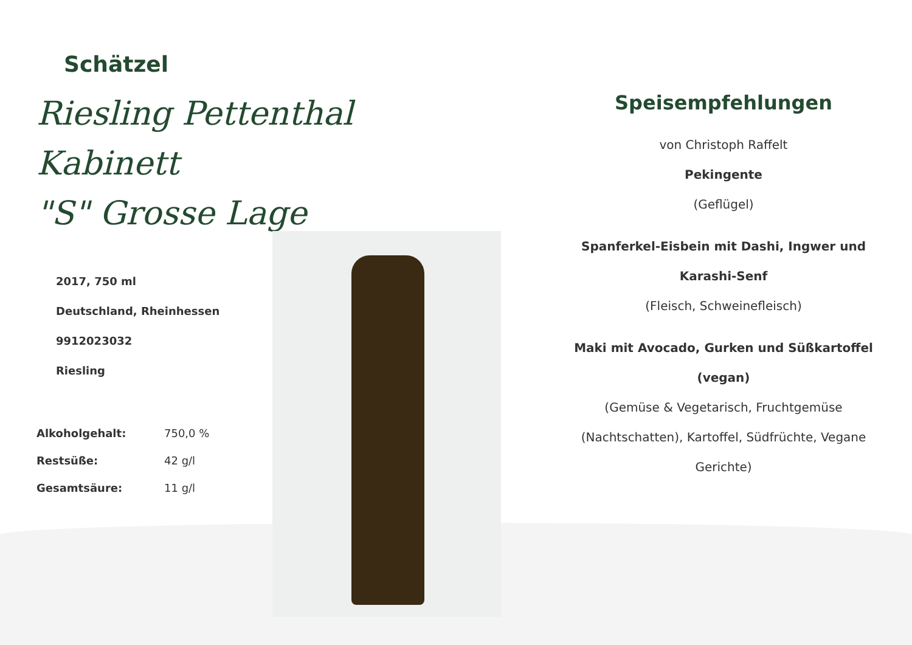Schätzel
Riesling Pettenthal Kabinett
"S" Grosse Lage
2017, 750 ml
Deutschland, Rheinhessen
9912023032
Riesling
| Alkoholgehalt: | 750,0 % |
| Restsüße: | 42 g/l |
| Gesamtsäure: | 11 g/l |
Speisempfehlungen
von Christoph Raffelt
Pekingente
(Geflügel)
Spanferkel-Eisbein mit Dashi, Ingwer und Karashi-Senf
(Fleisch, Schweinefleisch)
Maki mit Avocado, Gurken und Süßkartoffel (vegan)
(Gemüse & Vegetarisch, Fruchtgemüse (Nachtschatten), Kartoffel, Südfrüchte, Vegane Gerichte)